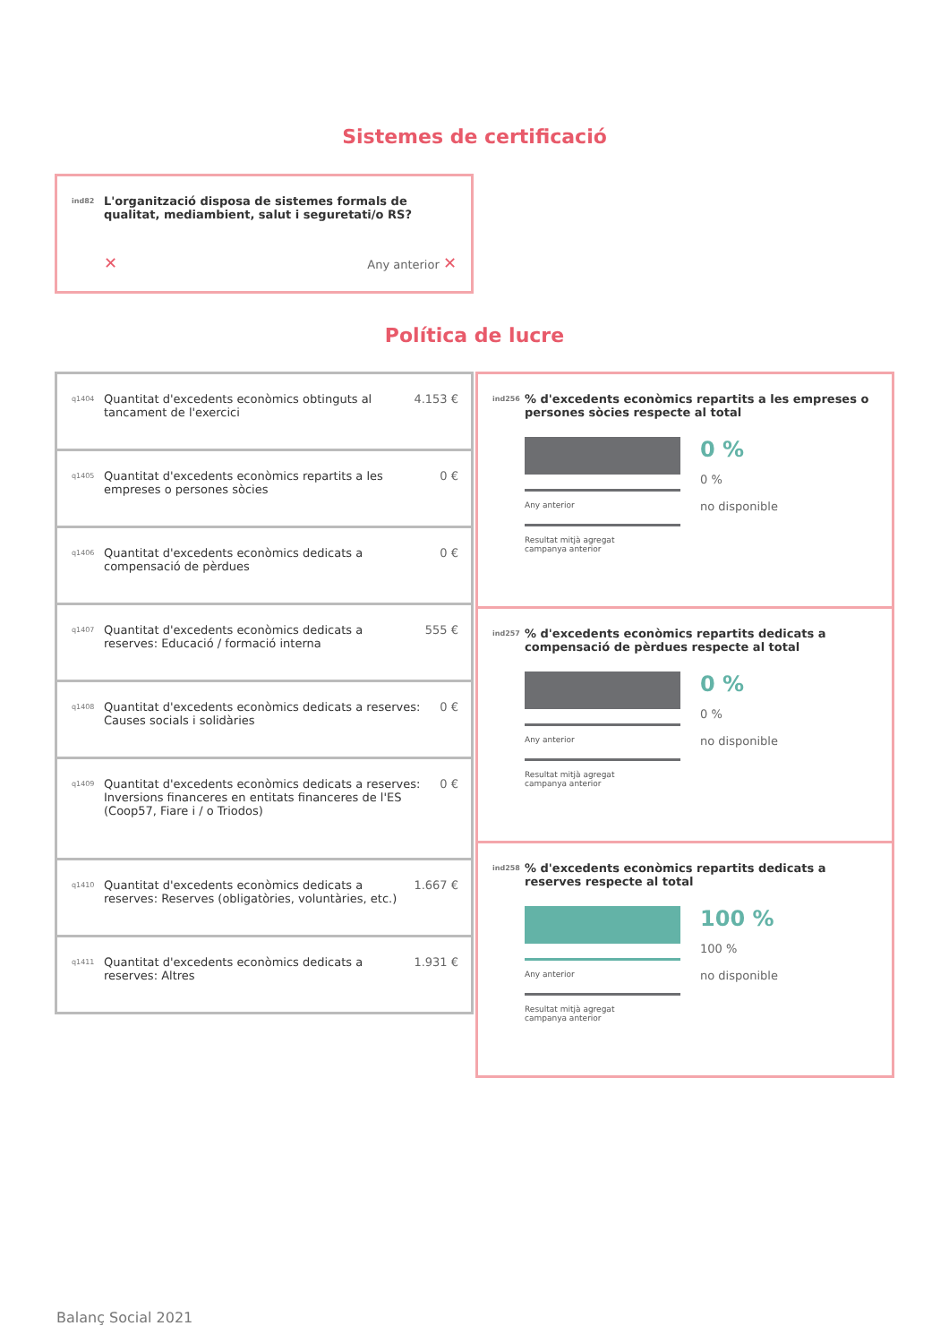Sistemes de certificació
ind82 L'organització disposa de sistemes formals de qualitat, mediambient, salut i seguretati/o RS?
✕ Any anterior ✕
Política de lucre
q1404 Quantitat d'excedents econòmics obtinguts al tancament de l'exercici 4.153 €
q1405 Quantitat d'excedents econòmics repartits a les empreses o persones sòcies 0 €
q1406 Quantitat d'excedents econòmics dedicats a compensació de pèrdues 0 €
q1407 Quantitat d'excedents econòmics dedicats a reserves: Educació / formació interna 555 €
q1408 Quantitat d'excedents econòmics dedicats a reserves: Causes socials i solidàries 0 €
q1409 Quantitat d'excedents econòmics dedicats a reserves: Inversions financeres en entitats financeres de l'ES (Coop57, Fiare i / o Triodos) 0 €
q1410 Quantitat d'excedents econòmics dedicats a reserves: Reserves (obligatòries, voluntàries, etc.) 1.667 €
q1411 Quantitat d'excedents econòmics dedicats a reserves: Altres 1.931 €
ind256% d'excedents econòmics repartits a les empreses o persones sòcies respecte al total
Any anterior
Resultat mitjà agregat
campanya anterior
0 %
0 %
no disponible
ind257% d'excedents econòmics repartits dedicats a compensació de pèrdues respecte al total
Any anterior
Resultat mitjà agregat
campanya anterior
0 %
0 %
no disponible
ind258% d'excedents econòmics repartits dedicats a reserves respecte al total
Any anterior
Resultat mitjà agregat
campanya anterior
100 %
100 %
no disponible
Balanç Social 2021